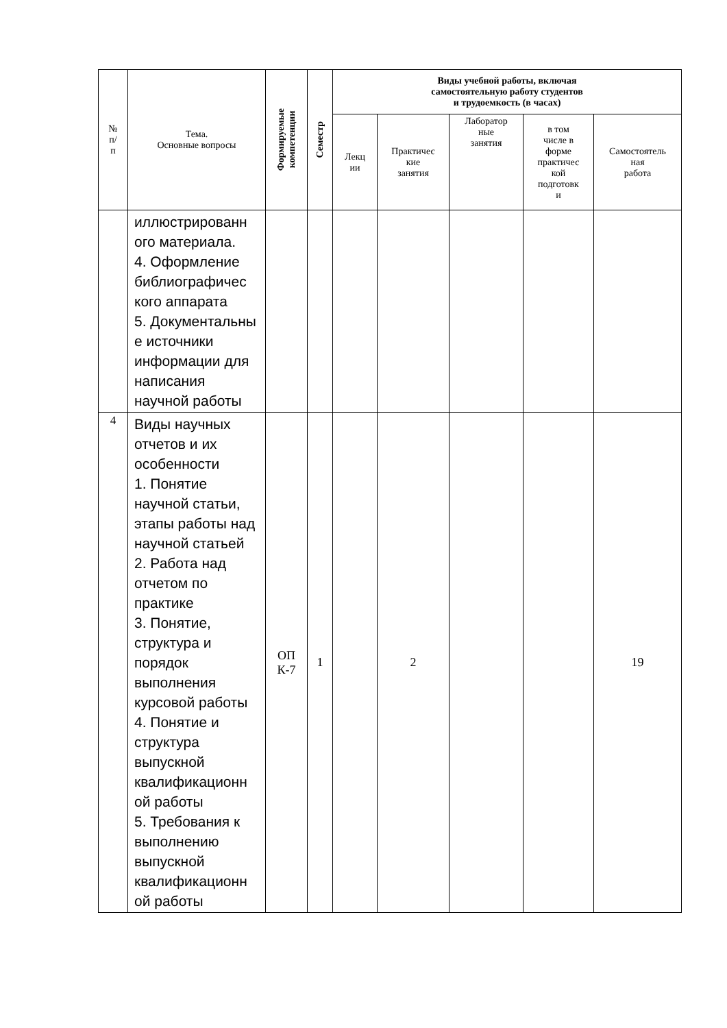| № п/ п | Тема. Основные вопросы | Формируемые компетенции | Семестр | Виды учебной работы, включая самостоятельную работу студентов и трудоемкость (в часах) | | | | |
| --- | --- | --- | --- | --- | --- | --- | --- | --- |
| | | | | Лекц ии | Практичес кие занятия | Лаборатор ные занятия | в том числе в форме практичес кой подготовк и | Самостоятель ная работа |
| | иллюстрированн ого материала. 4. Оформление библиографичес кого аппарата 5. Документальны е источники информации для написания научной работы | | | | | | | |
| 4 | Виды научных отчетов и их особенности 1. Понятие научной статьи, этапы работы над научной статьей 2. Работа над отчетом по практике 3. Понятие, структура и порядок выполнения курсовой работы 4. Понятие и структура выпускной квалификационн ой работы 5. Требования к выполнению выпускной квалификационн ой работы | ОП К-7 | 1 | | 2 | | | 19 |